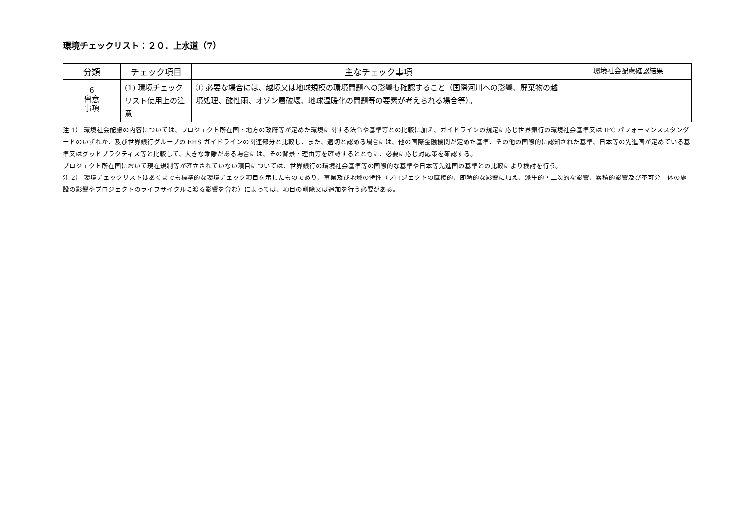環境チェックリスト：２０．上水道（7）
| 分類 | チェック項目 | 主なチェック事項 | 環境社会配慮確認結果 |
| --- | --- | --- | --- |
| 6 留意 事項 | (1) 環境チェックリスト使用上の注意 | ① 必要な場合には、越境又は地球規模の環境問題への影響も確認すること（国際河川への影響、廃棄物の越境処理、酸性雨、オゾン層破壊、地球温暖化の問題等の要素が考えられる場合等）。 | |
注 1） 環境社会配慮の内容については、プロジェクト所在国・地方の政府等が定めた環境に関する法令や基準等との比較に加え、ガイドラインの規定に応じ世界銀行の環境社会基準又は IFC パフォーマンススタンダードのいずれか、及び世界銀行グループの EHS ガイドラインの関連部分と比較し、また、適切と認める場合には、他の国際金融機関が定めた基準、その他の国際的に認知された基準、日本等の先進国が定めている基準又はグッドプラクティス等と比較して、大きな乖離がある場合には、その背景・理由等を確認するとともに、必要に応じ対応策を確認する。
プロジェクト所在国において現在規制等が確立されていない項目については、世界銀行の環境社会基準等の国際的な基準や日本等先進国の基準との比較により検討を行う。
注 2） 環境チェックリストはあくまでも標準的な環境チェック項目を示したものであり、事業及び地域の特性（プロジェクトの直接的、即時的な影響に加え、派生的・二次的な影響、累積的影響及び不可分一体の施設の影響やプロジェクトのライフサイクルに渡る影響を含む）によっては、項目の削除又は追加を行う必要がある。